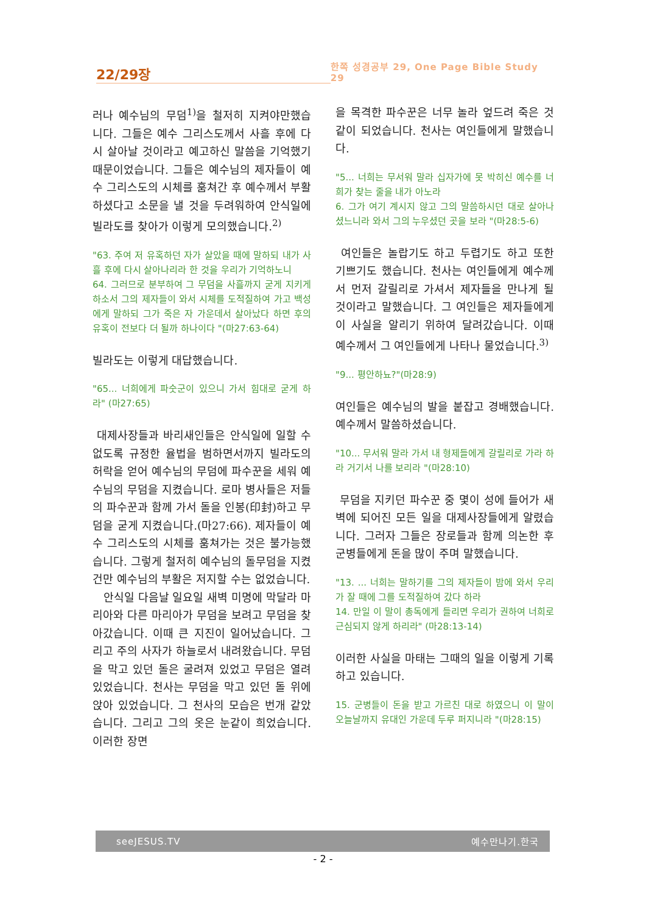22/29장
한쪽 성경공부 29, One Page Bible Study 29
러나 예수님의 무덤<sup>1)</sup>을 철저히 지켜야만했습니다. 그들은 예수 그리스도께서 사흘 후에 다시 살아날 것이라고 예고하신 말씀을 기억했기 때문이었습니다. 그들은 예수님의 제자들이 예수 그리스도의 시체를 훔쳐간 후 예수께서 부활하셨다고 소문을 낼 것을 두려워하여 안식일에 빌라도를 찾아가 이렇게 모의했습니다.<sup>2)</sup>
"63. 주여 저 유혹하던 자가 살았을 때에 말하되 내가 사흘 후에 다시 살아나리라 한 것을 우리가 기억하노니
64. 그러므로 분부하여 그 무덤을 사흘까지 굳게 지키게 하소서 그의 제자들이 와서 시체를 도적질하여 가고 백성에게 말하되 그가 죽은 자 가운데서 살아났다 하면 후의 유혹이 전보다 더 될까 하나이다 "(마27:63-64)
빌라도는 이렇게 대답했습니다.
"65... 너희에게 파숫군이 있으니 가서 힘대로 굳게 하라" (마27:65)
대제사장들과 바리새인들은 안식일에 일할 수 없도록 규정한 율법을 범하면서까지 빌라도의 허락을 얻어 예수님의 무덤에 파수꾼을 세워 예수님의 무덤을 지켰습니다. 로마 병사들은 저들의 파수꾼과 함께 가서 돌을 인봉(印封)하고 무덤을 굳게 지켰습니다.(마27:66). 제자들이 예수 그리스도의 시체를 훔쳐가는 것은 불가능했습니다. 그렇게 철저히 예수님의 돌무덤을 지켰건만 예수님의 부활은 저지할 수는 없었습니다.
안식일 다음날 일요일 새벽 미명에 막달라 마리아와 다른 마리아가 무덤을 보려고 무덤을 찾아갔습니다. 이때 큰 지진이 일어났습니다. 그리고 주의 사자가 하늘로서 내려왔습니다. 무덤을 막고 있던 돌은 굴려져 있었고 무덤은 열려 있었습니다. 천사는 무덤을 막고 있던 돌 위에 앉아 있었습니다. 그 천사의 모습은 번개 같았습니다. 그리고 그의 옷은 눈같이 희었습니다. 이러한 장면
을 목격한 파수꾼은 너무 놀라 엎드려 죽은 것같이 되었습니다. 천사는 여인들에게 말했습니다.
"5... 너희는 무서워 말라 십자가에 못 박히신 예수를 너희가 찾는 줄을 내가 아노라
6. 그가 여기 계시지 않고 그의 말씀하시던 대로 살아나셨느니라 와서 그의 누우셨던 곳을 보라 "(마28:5-6)
여인들은 놀랍기도 하고 두렵기도 하고 또한 기쁘기도 했습니다. 천사는 여인들에게 예수께서 먼저 갈릴리로 가셔서 제자들을 만나게 될 것이라고 말했습니다. 그 여인들은 제자들에게 이 사실을 알리기 위하여 달려갔습니다. 이때 예수께서 그 여인들에게 나타나 물었습니다.<sup>3)</sup>
"9... 평안하뇨?"(마28:9)
여인들은 예수님의 발을 붙잡고 경배했습니다. 예수께서 말씀하셨습니다.
"10... 무서워 말라 가서 내 형제들에게 갈릴리로 가라 하라 거기서 나를 보리라 "(마28:10)
무덤을 지키던 파수꾼 중 몇이 성에 들어가 새벽에 되어진 모든 일을 대제사장들에게 알렸습니다. 그러자 그들은 장로들과 함께 의논한 후 군병들에게 돈을 많이 주며 말했습니다.
"13. ... 너희는 말하기를 그의 제자들이 밤에 와서 우리가 잘 때에 그를 도적질하여 갔다 하라
14. 만일 이 말이 총독에게 들리면 우리가 권하여 너희로 근심되지 않게 하리라" (마28:13-14)
이러한 사실을 마태는 그때의 일을 이렇게 기록하고 있습니다.
15. 군병들이 돈을 받고 가르친 대로 하였으니 이 말이 오늘날까지 유대인 가운데 두루 퍼지니라 "(마28:15)
seeJESUS.TV 예수만나기.한국
- 2 -